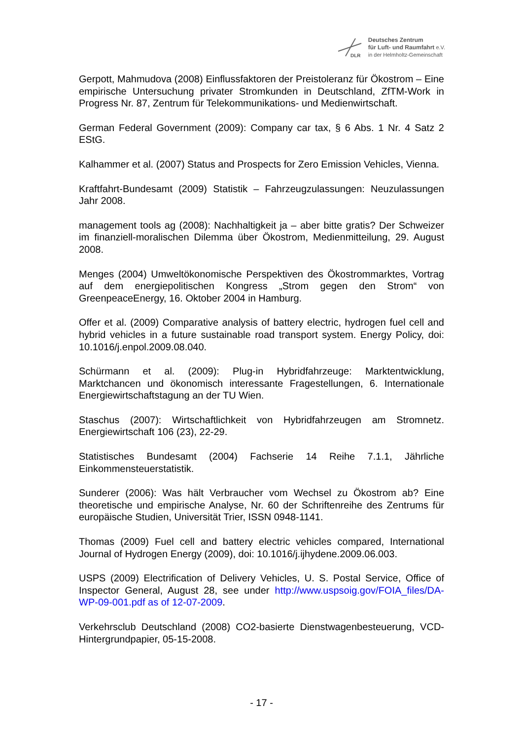DLR
Deutsches Zentrum
für Luft- und Raumfahrt e.V.
in der Helmholtz-Gemeinschaft
Gerpott, Mahmudova (2008) Einflussfaktoren der Preistoleranz für Ökostrom – Eine empirische Untersuchung privater Stromkunden in Deutschland, ZfTM-Work in Progress Nr. 87, Zentrum für Telekommunikations- und Medienwirtschaft.
German Federal Government (2009): Company car tax, § 6 Abs. 1 Nr. 4 Satz 2 EStG.
Kalhammer et al. (2007) Status and Prospects for Zero Emission Vehicles, Vienna.
Kraftfahrt-Bundesamt (2009) Statistik – Fahrzeugzulassungen: Neuzulassungen Jahr 2008.
management tools ag (2008): Nachhaltigkeit ja – aber bitte gratis? Der Schweizer im finanziell-moralischen Dilemma über Ökostrom, Medienmitteilung, 29. August 2008.
Menges (2004) Umweltökonomische Perspektiven des Ökostrommarktes, Vortrag auf dem energiepolitischen Kongress „Strom gegen den Strom“ von GreenpeaceEnergy, 16. Oktober 2004 in Hamburg.
Offer et al. (2009) Comparative analysis of battery electric, hydrogen fuel cell and hybrid vehicles in a future sustainable road transport system. Energy Policy, doi: 10.1016/j.enpol.2009.08.040.
Schürmann et al. (2009): Plug-in Hybridfahrzeuge: Marktentwicklung, Marktchancen und ökonomisch interessante Fragestellungen, 6. Internationale Energiewirtschaftstagung an der TU Wien.
Staschus (2007): Wirtschaftlichkeit von Hybridfahrzeugen am Stromnetz. Energiewirtschaft 106 (23), 22-29.
Statistisches Bundesamt (2004) Fachserie 14 Reihe 7.1.1, Jährliche Einkommensteuerstatistik.
Sunderer (2006): Was hält Verbraucher vom Wechsel zu Ökostrom ab? Eine theoretische und empirische Analyse, Nr. 60 der Schriftenreihe des Zentrums für europäische Studien, Universität Trier, ISSN 0948-1141.
Thomas (2009) Fuel cell and battery electric vehicles compared, International Journal of Hydrogen Energy (2009), doi: 10.1016/j.ijhydene.2009.06.003.
USPS (2009) Electrification of Delivery Vehicles, U. S. Postal Service, Office of Inspector General, August 28, see under http://www.uspsoig.gov/FOIA_files/DA-WP-09-001.pdf as of 12-07-2009.
Verkehrsclub Deutschland (2008) CO2-basierte Dienstwagenbesteuerung, VCD-Hintergrundpapier, 05-15-2008.
- 17 -